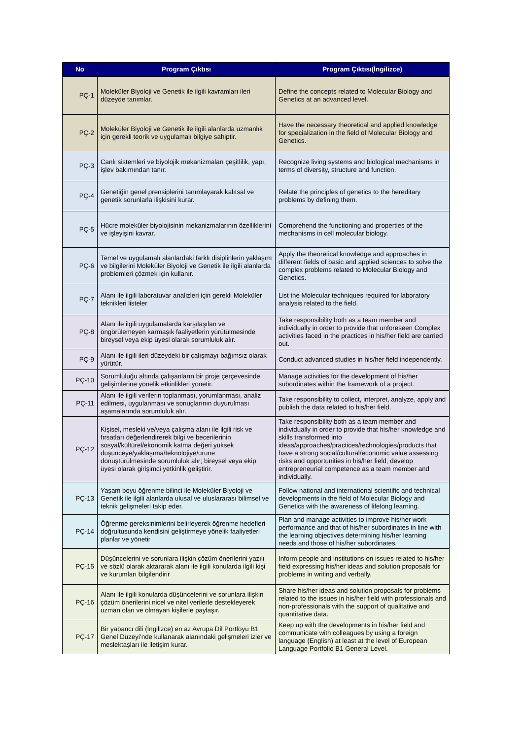| No | Program Çıktısı | Program Çıktısı(İngilizce) |
| --- | --- | --- |
| PÇ-1 | Moleküler Biyoloji ve Genetik ile ilgili kavramları ileri düzeyde tanımlar. | Define the concepts related to Molecular Biology and Genetics at an advanced level. |
| PÇ-2 | Moleküler Biyoloji ve Genetik ile ilgili alanlarda uzmanlık için gerekli teorik ve uygulamalı bilgiye sahiptir. | Have the necessary theoretical and applied knowledge for specialization in the field of Molecular Biology and Genetics. |
| PÇ-3 | Canlı sistemleri ve biyolojik mekanizmaları çeşitlilik, yapı, işlev bakımından tanır. | Recognize living systems and biological mechanisms in terms of diversity, structure and function. |
| PÇ-4 | Genetiğin genel prensiplerini tanımlayarak kalıtsal ve genetik sorunlarla ilişkisini kurar. | Relate the principles of genetics to the hereditary problems by defining them. |
| PÇ-5 | Hücre moleküler biyolojisinin mekanizmalarının özelliklerini ve işleyişini kavrar. | Comprehend the functioning and properties of the mechanisms in cell molecular biology. |
| PÇ-6 | Temel ve uygulamalı alanlardaki farklı disiplinlerin yaklaşım ve bilgilerini Moleküler Biyoloji ve Genetik ile ilgili alanlarda problemleri çözmek için kullanır. | Apply the theoretical knowledge and approaches in different fields of basic and applied sciences to solve the complex problems related to Molecular Biology and Genetics. |
| PÇ-7 | Alanı ile ilgili laboratuvar analizleri için gerekli Moleküler teknikleri listeler | List the Molecular techniques required for laboratory analysis related to the field. |
| PÇ-8 | Alanı ile ilgili uygulamalarda karşılaşılan ve öngörülemeyen karmaşık faaliyetlerin yürütülmesinde bireysel veya ekip üyesi olarak sorumluluk alır. | Take responsibility both as a team member and individually in order to provide that unforeseen Complex activities faced in the practices in his/her field are carried out. |
| PÇ-9 | Alanı ile ilgili ileri düzeydeki bir çalışmayı bağımsız olarak yürütür. | Conduct advanced studies in his/her field independently. |
| PÇ-10 | Sorumluluğu altında çalışanların bir proje çerçevesinde gelişimlerine yönelik etkinlikleri yönetir. | Manage activities for the development of his/her subordinates within the framework of a project. |
| PÇ-11 | Alanı ile ilgili verilerin toplanması, yorumlanması, analiz edilmesi, uygulanması ve sonuçlarının duyurulması aşamalarında sorumluluk alır. | Take responsibility to collect, interpret, analyze, apply and publish the data related to his/her field. |
| PÇ-12 | Kişisel, mesleki ve/veya çalışma alanı ile ilgili risk ve fırsatları değerlendirerek bilgi ve becerilerinin sosyal/kültürel/ekonomik katma değeri yüksek düşünceye/yaklaşıma/teknolojiye/ürüne dönüştürülmesinde sorumluluk alır; bireysel veya ekip üyesi olarak girişimci yetkinlik geliştirir. | Take responsibility both as a team member and individually in order to provide that his/her knowledge and skills transformed into ideas/approaches/practices/technologies/products that have a strong social/cultural/economic value assessing risks and opportunities in his/her field; develop entrepreneurial competence as a team member and individually. |
| PÇ-13 | Yaşam boyu öğrenme bilinci ile Moleküler Biyoloji ve Genetik ile ilgili alanlarda ulusal ve uluslararası bilimsel ve teknik gelişmeleri takip eder. | Follow national and international scientific and technical developments in the field of Molecular Biology and Genetics with the awareness of lifelong learning. |
| PÇ-14 | Öğrenme gereksinimlerini belirleyerek öğrenme hedefleri doğrultusunda kendisini geliştirmeye yönelik faaliyetleri planlar ve yönetir | Plan and manage activities to improve his/her work performance and that of his/her subordinates in line with the learning objectives determining his/her learning needs and those of his/her subordinates. |
| PÇ-15 | Düşüncelerini ve sorunlara ilişkin çözüm önerilerini yazılı ve sözlü olarak aktararak alanı ile ilgili konularda ilgili kişi ve kurumları bilgilendirir | Inform people and institutions on issues related to his/her field expressing his/her ideas and solution proposals for problems in writing and verbally. |
| PÇ-16 | Alanı ile ilgili konularda düşüncelerini ve sorunlara ilişkin çözüm önerilerini nicel ve nitel verilerle destekleyerek uzman olan ve olmayan kişilerle paylaşır. | Share his/her ideas and solution proposals for problems related to the issues in his/her field with professionals and non-professionals with the support of qualitative and quantitative data. |
| PÇ-17 | Bir yabancı dili (İngilizce) en az Avrupa Dil Portföyü B1 Genel Düzeyi’nde kullanarak alanındaki gelişmeleri izler ve meslektaşları ile iletişim kurar. | Keep up with the developments in his/her field and communicate with colleagues by using a foreign language (English) at least at the level of European Language Portfolio B1 General Level. |